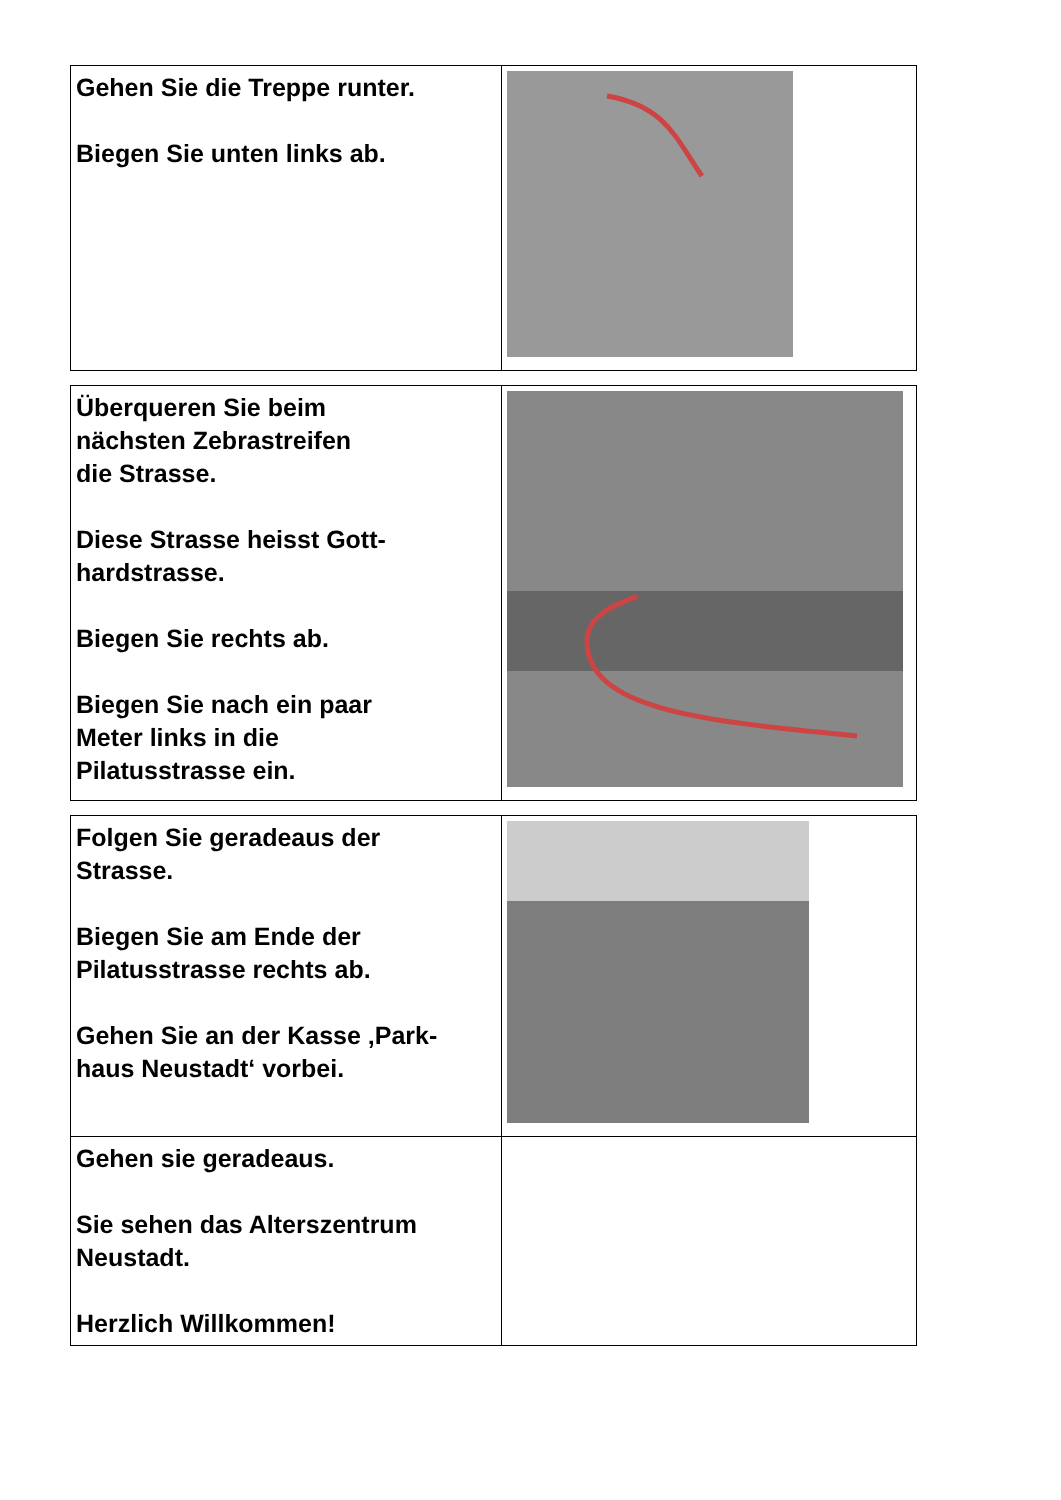| Gehen Sie die Treppe runter. Biegen Sie unten links ab. | |
| Überqueren Sie beim nächsten Zebrastreifen die Strasse. Diese Strasse heisst Gott- hardstrasse. Biegen Sie rechts ab. Biegen Sie nach ein paar Meter links in die Pilatusstrasse ein. | |
| Folgen Sie geradeaus der Strasse. Biegen Sie am Ende der Pilatusstrasse rechts ab. Gehen Sie an der Kasse ‚Park- haus Neustadt‘ vorbei. | |
| Gehen sie geradeaus. Sie sehen das Alterszentrum Neustadt. Herzlich Willkommen! | |